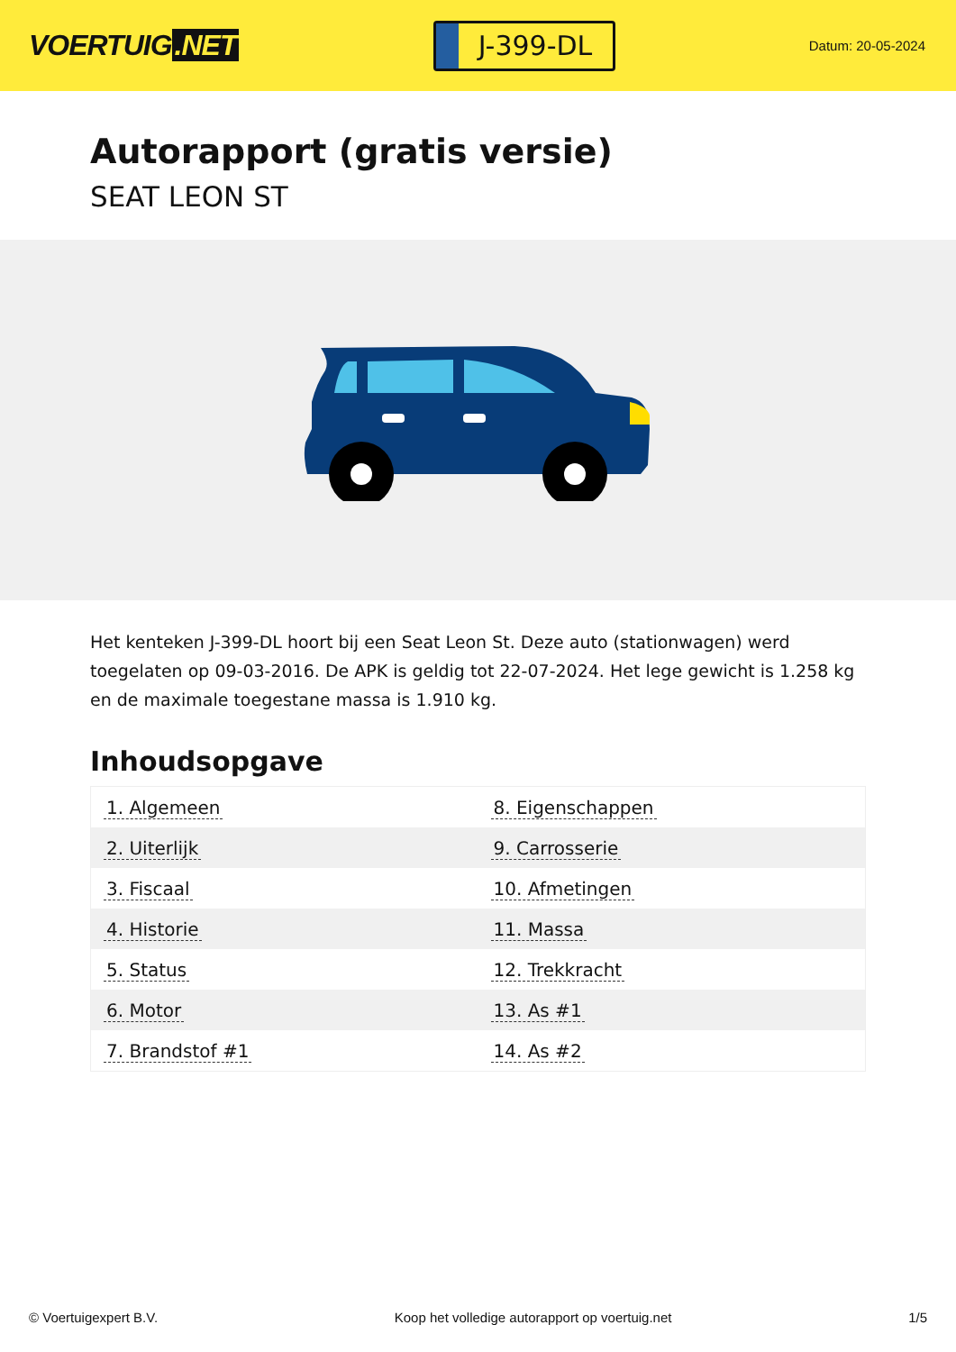VOERTUIG.NET
J-399-DL
Datum: 20-05-2024
Autorapport (gratis versie)
SEAT LEON ST
Het kenteken J-399-DL hoort bij een Seat Leon St. Deze auto (stationwagen) werd toegelaten op 09-03-2016. De APK is geldig tot 22-07-2024. Het lege gewicht is 1.258 kg en de maximale toegestane massa is 1.910 kg.
Inhoudsopgave
| 1. Algemeen | 8. Eigenschappen |
| 2. Uiterlijk | 9. Carrosserie |
| 3. Fiscaal | 10. Afmetingen |
| 4. Historie | 11. Massa |
| 5. Status | 12. Trekkracht |
| 6. Motor | 13. As #1 |
| 7. Brandstof #1 | 14. As #2 |
© Voertuigexpert B.V. Koop het volledige autorapport op voertuig.net 1/5